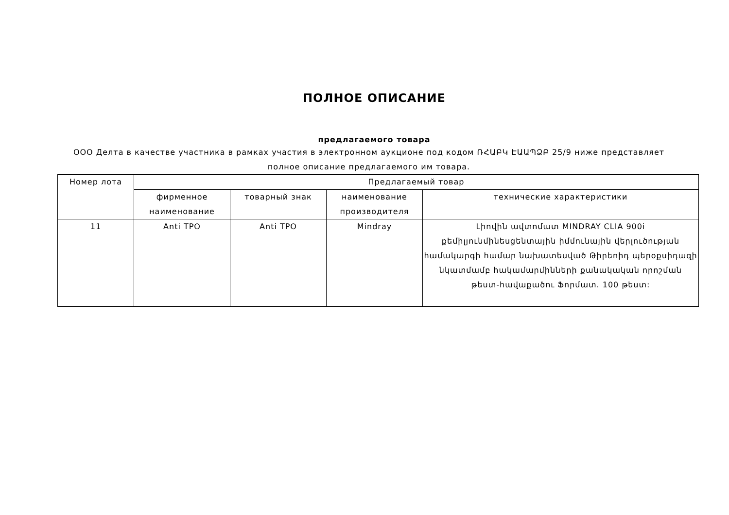ПОЛНОЕ ОПИСАНИЕ
предлагаемого товара
ООО Делта в качестве участника в рамках участия в электронном аукционе под кодом ՌՀԱԲԿ ԷԱԱՊՁԲ 25/9 ниже представляет полное описание предлагаемого им товара.
| Номер лота | Предлагаемый товар | | | |
| --- | --- | --- | --- | --- |
| | фирменное наименование | товарный знак | наименование производителя | технические характеристики |
| 11 | Anti TPO | Anti TPO | Mindray | Լիովին ավտոմատ MINDRAY CLIA 900i քեմիլյունմինեսցենտային իմմունային վերլուծության համակարգի համար նախատեսված Թիրեոիդ պերօքսիդազի նկատմամբ հակամարմինների քանակական որոշման թեստ-հավաքածու Ֆորմատ. 100 թեստ: |